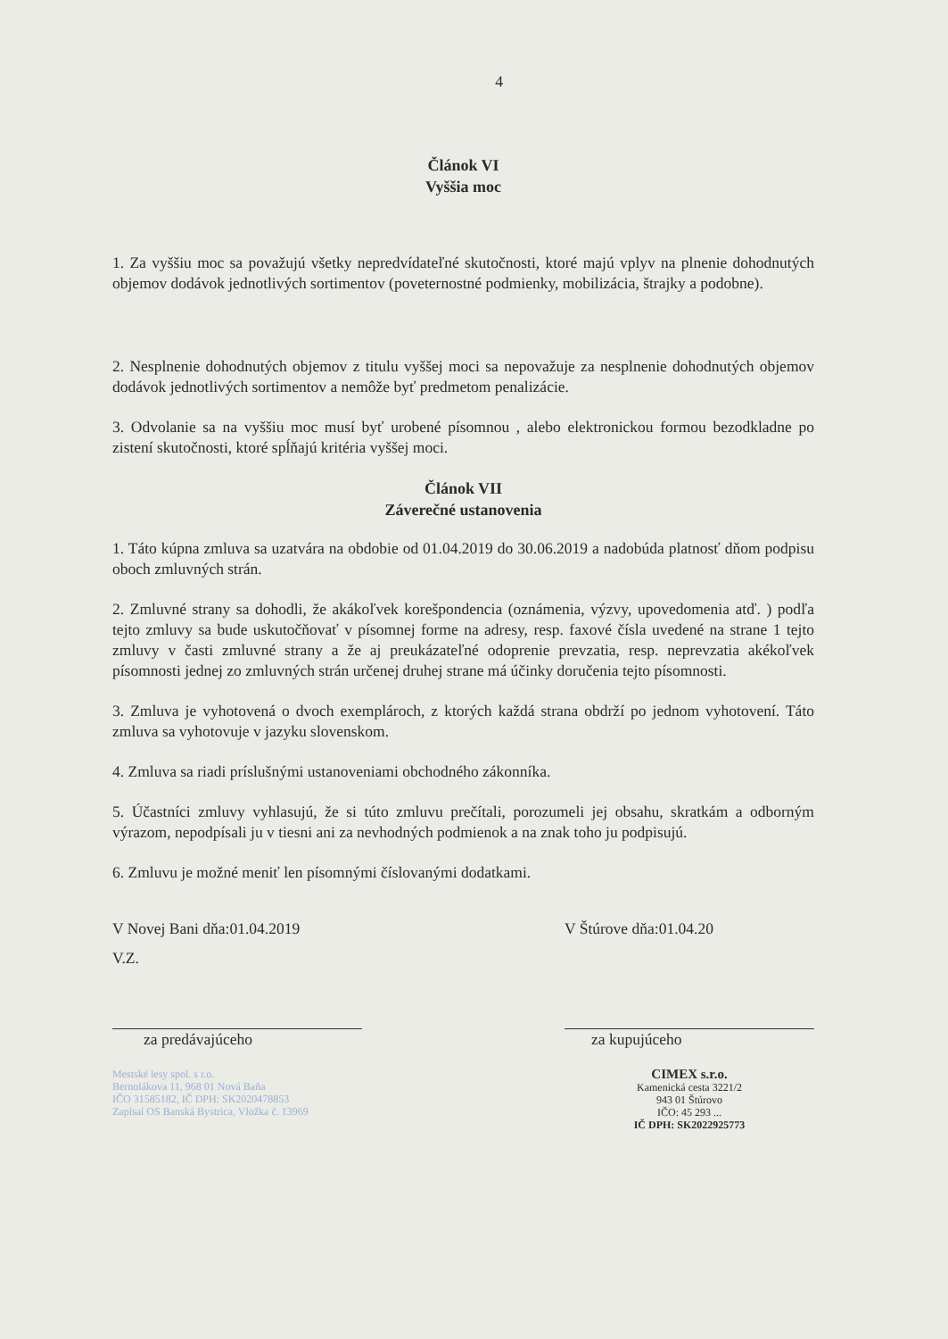4
Článok VI
Vyššia moc
1. Za vyššiu moc sa považujú všetky nepredvídateľné skutočnosti, ktoré majú vplyv na plnenie dohodnutých objemov dodávok jednotlivých sortimentov (poveternostné podmienky, mobilizácia, štrajky a podobne).
2. Nesplnenie dohodnutých objemov z titulu vyššej moci sa nepovažuje za nesplnenie dohodnutých objemov dodávok jednotlivých sortimentov a nemôže byť predmetom penalizácie.
3. Odvolanie sa na vyššiu moc musí byť urobené písomnou , alebo elektronickou formou bezodkladne po zistení skutočnosti, ktoré spĺňajú kritéria vyššej moci.
Článok VII
Záverečné ustanovenia
1. Táto kúpna zmluva sa uzatvára na obdobie od 01.04.2019 do 30.06.2019 a nadobúda platnosť dňom podpisu oboch zmluvných strán.
2. Zmluvné strany sa dohodli, že akákoľvek korešpondencia (oznámenia, výzvy, upovedomenia atď. ) podľa tejto zmluvy sa bude uskutočňovať v písomnej forme na adresy, resp. faxové čísla uvedené na strane 1 tejto zmluvy v časti zmluvné strany a že aj preukázateľné odoprenie prevzatia, resp. neprevzatia akékoľvek písomnosti jednej zo zmluvných strán určenej druhej strane má účinky doručenia tejto písomnosti.
3. Zmluva je vyhotovená o dvoch exemplároch, z ktorých každá strana obdrží po jednom vyhotovení. Táto zmluva sa vyhotovuje v jazyku slovenskom.
4. Zmluva sa riadi príslušnými ustanoveniami obchodného zákonníka.
5. Účastníci zmluvy vyhlasujú, že si túto zmluvu prečítali, porozumeli jej obsahu, skratkám a odborným výrazom, nepodpísali ju v tiesni ani za nevhodných podmienok a na znak toho ju podpisujú.
6. Zmluvu je možné meniť len písomnými číslovanými dodatkami.
V Novej Bani dňa:01.04.2019
V.Z.
za predávajúceho
Mestské lesy spol. s r.o.
Bernolákova 11, 968 01 Nová Baňa
IČO 31585182, IČ DPH: SK2020478853
Zapísaí OS Banská Bystrica, Vložka č. 13969
V Štúrove dňa:01.04.20
za kupujúceho
CIMEX s.r.o.
Kamenická cesta 3221/2
943 01 Štúrovo
IČO: 45 293 ...
IČ DPH: SK2022925773